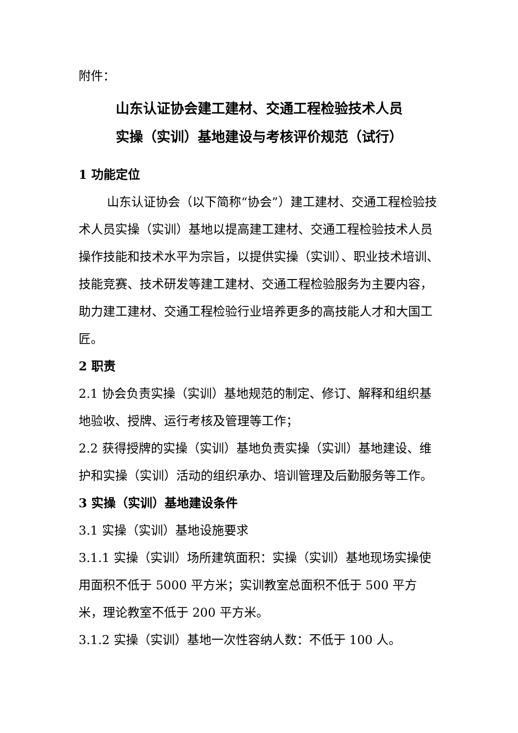附件：
山东认证协会建工建材、交通工程检验技术人员
实操（实训）基地建设与考核评价规范（试行）
1 功能定位
山东认证协会（以下简称“协会”）建工建材、交通工程检验技术人员实操（实训）基地以提高建工建材、交通工程检验技术人员操作技能和技术水平为宗旨，以提供实操（实训）、职业技术培训、技能竞赛、技术研发等建工建材、交通工程检验服务为主要内容，助力建工建材、交通工程检验行业培养更多的高技能人才和大国工匠。
2 职责
2.1 协会负责实操（实训）基地规范的制定、修订、解释和组织基地验收、授牌、运行考核及管理等工作；
2.2 获得授牌的实操（实训）基地负责实操（实训）基地建设、维护和实操（实训）活动的组织承办、培训管理及后勤服务等工作。
3 实操（实训）基地建设条件
3.1 实操（实训）基地设施要求
3.1.1 实操（实训）场所建筑面积：实操（实训）基地现场实操使用面积不低于 5000 平方米；实训教室总面积不低于 500 平方米，理论教室不低于 200 平方米。
3.1.2 实操（实训）基地一次性容纳人数：不低于 100 人。